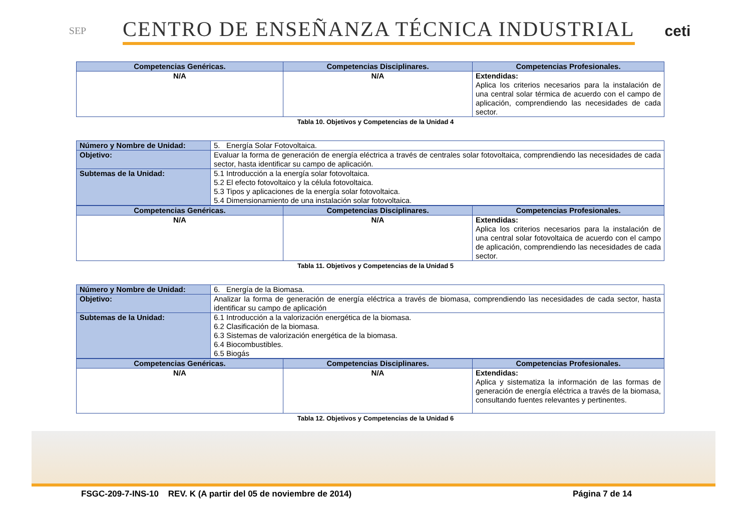SEP
CENTRO DE ENSEÑANZA TÉCNICA INDUSTRIAL
ceti
| Competencias Genéricas. | Competencias Disciplinares. | Competencias Profesionales. |
| --- | --- | --- |
| N/A | N/A | Extendidas: Aplica los criterios necesarios para la instalación de una central solar térmica de acuerdo con el campo de aplicación, comprendiendo las necesidades de cada sector. |
Tabla 10. Objetivos y Competencias de la Unidad 4
| Número y Nombre de Unidad: | 5. Energía Solar Fotovoltaica. |
| Objetivo: | Evaluar la forma de generación de energía eléctrica a través de centrales solar fotovoltaica, comprendiendo las necesidades de cada sector, hasta identificar su campo de aplicación. |
| Subtemas de la Unidad: | 5.1 Introducción a la energía solar fotovoltaica. 5.2 El efecto fotovoltaico y la célula fotovoltaica. 5.3 Tipos y aplicaciones de la energía solar fotovoltaica. 5.4 Dimensionamiento de una instalación solar fotovoltaica. |
| Competencias Genéricas. | Competencias Disciplinares. | Competencias Profesionales. |
| --- | --- | --- |
| N/A | N/A | Extendidas: Aplica los criterios necesarios para la instalación de una central solar fotovoltaica de acuerdo con el campo de aplicación, comprendiendo las necesidades de cada sector. |
Tabla 11. Objetivos y Competencias de la Unidad 5
| Número y Nombre de Unidad: | 6. Energía de la Biomasa. |
| Objetivo: | Analizar la forma de generación de energía eléctrica a través de biomasa, comprendiendo las necesidades de cada sector, hasta identificar su campo de aplicación |
| Subtemas de la Unidad: | 6.1 Introducción a la valorización energética de la biomasa. 6.2 Clasificación de la biomasa. 6.3 Sistemas de valorización energética de la biomasa. 6.4 Biocombustibles. 6.5 Biogás |
| Competencias Genéricas. | Competencias Disciplinares. | Competencias Profesionales. |
| --- | --- | --- |
| N/A | N/A | Extendidas: Aplica y sistematiza la información de las formas de generación de energía eléctrica a través de la biomasa, consultando fuentes relevantes y pertinentes. |
Tabla 12. Objetivos y Competencias de la Unidad 6
FSGC-209-7-INS-10 REV. K (A partir del 05 de noviembre de 2014) Página 7 de 14